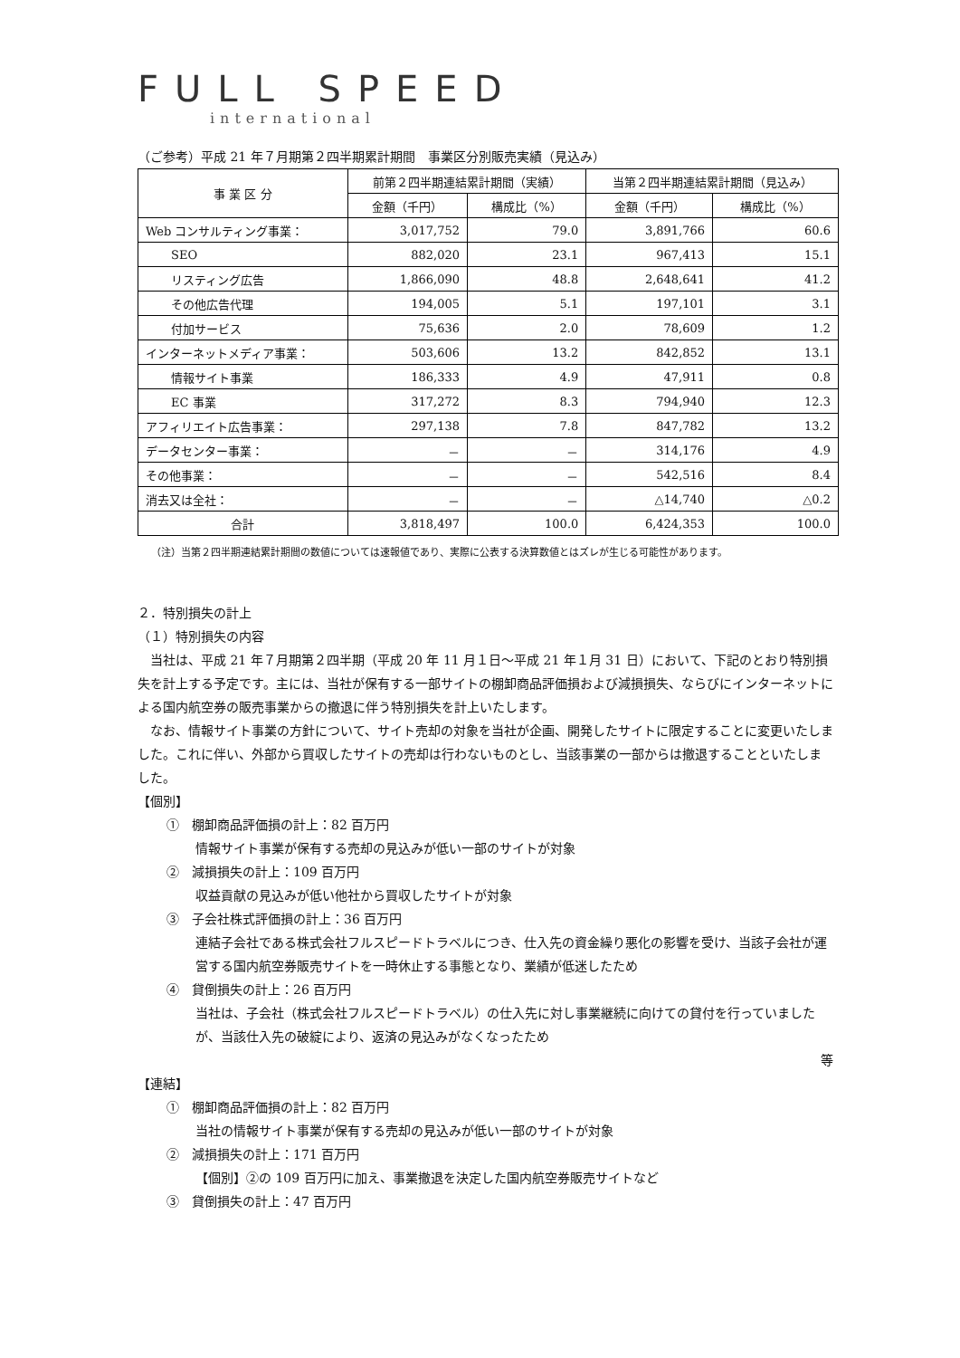FULL SPEED
international
（ご参考）平成 21 年７月期第２四半期累計期間　事業区分別販売実績（見込み）
| 事 業 区 分 | 前第２四半期連結累計期間（実績） | | 当第２四半期連結累計期間（見込み） | |
| --- | --- | --- | --- | --- |
| | 金額（千円） | 構成比（%） | 金額（千円） | 構成比（%） |
| Web コンサルティング事業： | 3,017,752 | 79.0 | 3,891,766 | 60.6 |
| SEO | 882,020 | 23.1 | 967,413 | 15.1 |
| リスティング広告 | 1,866,090 | 48.8 | 2,648,641 | 41.2 |
| その他広告代理 | 194,005 | 5.1 | 197,101 | 3.1 |
| 付加サービス | 75,636 | 2.0 | 78,609 | 1.2 |
| インターネットメディア事業： | 503,606 | 13.2 | 842,852 | 13.1 |
| 情報サイト事業 | 186,333 | 4.9 | 47,911 | 0.8 |
| EC 事業 | 317,272 | 8.3 | 794,940 | 12.3 |
| アフィリエイト広告事業： | 297,138 | 7.8 | 847,782 | 13.2 |
| データセンター事業： | － | － | 314,176 | 4.9 |
| その他事業： | － | － | 542,516 | 8.4 |
| 消去又は全社： | － | － | △14,740 | △0.2 |
| 合計 | 3,818,497 | 100.0 | 6,424,353 | 100.0 |
（注）当第２四半期連結累計期間の数値については速報値であり、実際に公表する決算数値とはズレが生じる可能性があります。
２．特別損失の計上
（１）特別損失の内容
　当社は、平成 21 年７月期第２四半期（平成 20 年 11 月１日～平成 21 年１月 31 日）において、下記のとおり特別損失を計上する予定です。主には、当社が保有する一部サイトの棚卸商品評価損および減損損失、ならびにインターネットによる国内航空券の販売事業からの撤退に伴う特別損失を計上いたします。
　なお、情報サイト事業の方針について、サイト売却の対象を当社が企画、開発したサイトに限定することに変更いたしました。これに伴い、外部から買収したサイトの売却は行わないものとし、当該事業の一部からは撤退することといたしました。
【個別】
①　棚卸商品評価損の計上：82 百万円
情報サイト事業が保有する売却の見込みが低い一部のサイトが対象
②　減損損失の計上：109 百万円
収益貢献の見込みが低い他社から買収したサイトが対象
③　子会社株式評価損の計上：36 百万円
連結子会社である株式会社フルスピードトラベルにつき、仕入先の資金繰り悪化の影響を受け、当該子会社が運営する国内航空券販売サイトを一時休止する事態となり、業績が低迷したため
④　貸倒損失の計上：26 百万円
当社は、子会社（株式会社フルスピードトラベル）の仕入先に対し事業継続に向けての貸付を行っていましたが、当該仕入先の破綻により、返済の見込みがなくなったため
等
【連結】
①　棚卸商品評価損の計上：82 百万円
当社の情報サイト事業が保有する売却の見込みが低い一部のサイトが対象
②　減損損失の計上：171 百万円
【個別】②の 109 百万円に加え、事業撤退を決定した国内航空券販売サイトなど
③　貸倒損失の計上：47 百万円